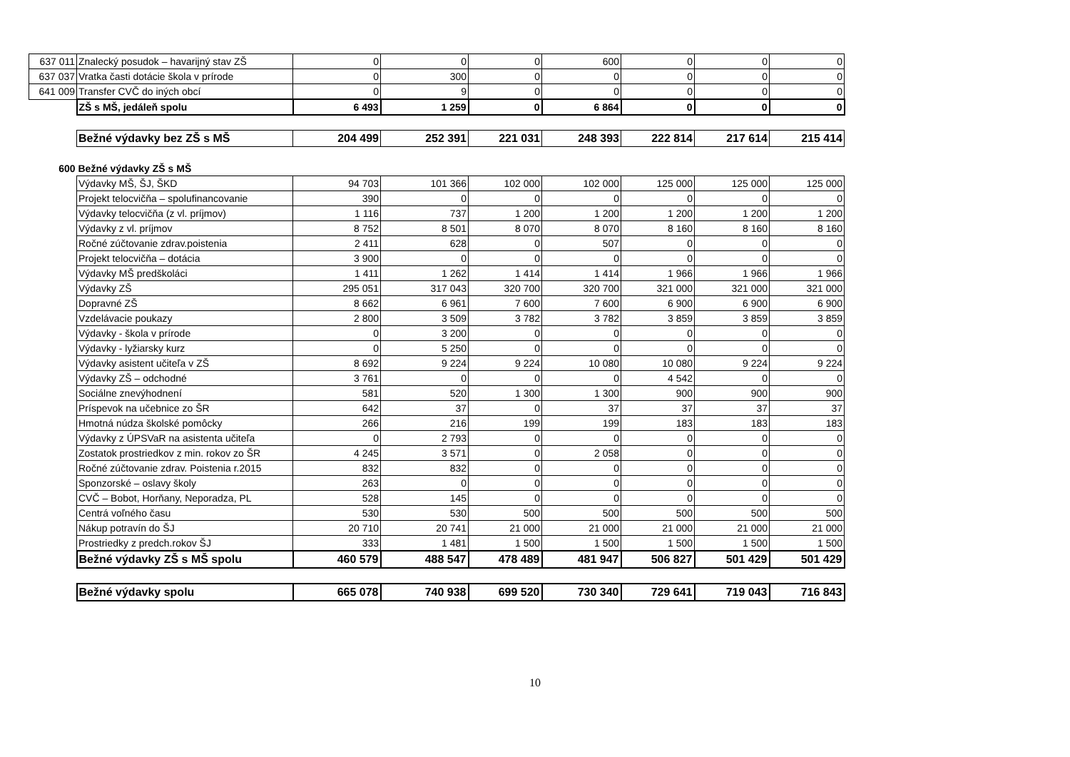| 637 011 | Znalecký posudok – havarijný stav ZŠ | 0 | 0 | 0 | 600 | 0 | 0 | 0 |
| 637 037 | Vratka časti dotácie škola v prírode | 0 | 300 | 0 | 0 | 0 | 0 | 0 |
| 641 009 | Transfer CVČ do iných obcí | 0 | 9 | 0 | 0 | 0 | 0 | 0 |
| | ZŠ s MŠ, jedáleň spolu | 6 493 | 1 259 | 0 | 6 864 | 0 | 0 | 0 |
| | Bežné výdavky bez ZŠ s MŠ | 204 499 | 252 391 | 221 031 | 248 393 | 222 814 | 217 614 | 215 414 |
| 600 | Bežné výdavky ZŠ s MŠ | | | | | | | |
| | Výdavky MŠ, ŠJ, ŠKD | 94 703 | 101 366 | 102 000 | 102 000 | 125 000 | 125 000 | 125 000 |
| | Projekt telocvičňa – spolufinancovanie | 390 | 0 | 0 | 0 | 0 | 0 | 0 |
| | Výdavky telocvičňa (z vl. príjmov) | 1 116 | 737 | 1 200 | 1 200 | 1 200 | 1 200 | 1 200 |
| | Výdavky z vl. príjmov | 8 752 | 8 501 | 8 070 | 8 070 | 8 160 | 8 160 | 8 160 |
| | Ročné zúčtovanie zdrav.poistenia | 2 411 | 628 | 0 | 507 | 0 | 0 | 0 |
| | Projekt telocvičňa – dotácia | 3 900 | 0 | 0 | 0 | 0 | 0 | 0 |
| | Výdavky MŠ predškoláci | 1 411 | 1 262 | 1 414 | 1 414 | 1 966 | 1 966 | 1 966 |
| | Výdavky ZŠ | 295 051 | 317 043 | 320 700 | 320 700 | 321 000 | 321 000 | 321 000 |
| | Dopravné ZŠ | 8 662 | 6 961 | 7 600 | 7 600 | 6 900 | 6 900 | 6 900 |
| | Vzdelávacie poukazy | 2 800 | 3 509 | 3 782 | 3 782 | 3 859 | 3 859 | 3 859 |
| | Výdavky - škola v prírode | 0 | 3 200 | 0 | 0 | 0 | 0 | 0 |
| | Výdavky - lyžiarsky kurz | 0 | 5 250 | 0 | 0 | 0 | 0 | 0 |
| | Výdavky asistent učiteľa v ZŠ | 8 692 | 9 224 | 9 224 | 10 080 | 10 080 | 9 224 | 9 224 |
| | Výdavky ZŠ – odchodné | 3 761 | 0 | 0 | 0 | 4 542 | 0 | 0 |
| | Sociálne znevýhodnení | 581 | 520 | 1 300 | 1 300 | 900 | 900 | 900 |
| | Príspevok na učebnice zo ŠR | 642 | 37 | 0 | 37 | 37 | 37 | 37 |
| | Hmotná núdza školské pomôcky | 266 | 216 | 199 | 199 | 183 | 183 | 183 |
| | Výdavky z ÚPSVaR na asistenta učiteľa | 0 | 2 793 | 0 | 0 | 0 | 0 | 0 |
| | Zostatok prostriedkov z min. rokov zo ŠR | 4 245 | 3 571 | 0 | 2 058 | 0 | 0 | 0 |
| | Ročné zúčtovanie zdrav. Poistenia r.2015 | 832 | 832 | 0 | 0 | 0 | 0 | 0 |
| | Sponzorské – oslavy školy | 263 | 0 | 0 | 0 | 0 | 0 | 0 |
| | CVČ – Bobot, Horňany, Neporadza, PL | 528 | 145 | 0 | 0 | 0 | 0 | 0 |
| | Centrá voľného času | 530 | 530 | 500 | 500 | 500 | 500 | 500 |
| | Nákup potravín do ŠJ | 20 710 | 20 741 | 21 000 | 21 000 | 21 000 | 21 000 | 21 000 |
| | Prostriedky z predch.rokov ŠJ | 333 | 1 481 | 1 500 | 1 500 | 1 500 | 1 500 | 1 500 |
| | Bežné výdavky ZŠ s MŠ spolu | 460 579 | 488 547 | 478 489 | 481 947 | 506 827 | 501 429 | 501 429 |
| | Bežné výdavky spolu | 665 078 | 740 938 | 699 520 | 730 340 | 729 641 | 719 043 | 716 843 |
10